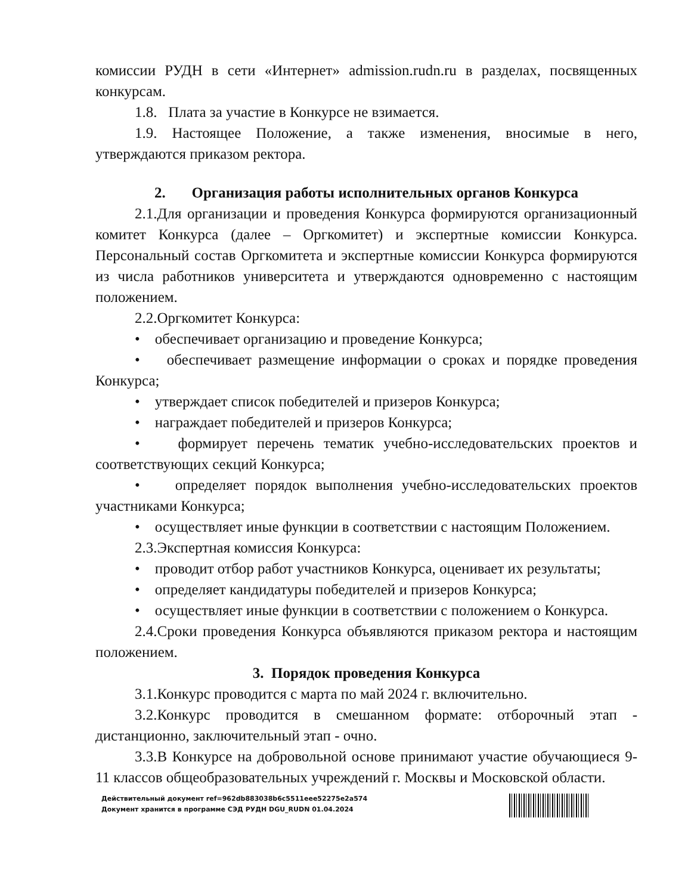комиссии РУДН в сети «Интернет» admission.rudn.ru в разделах, посвященных конкурсам.
1.8. Плата за участие в Конкурсе не взимается.
1.9. Настоящее Положение, а также изменения, вносимые в него, утверждаются приказом ректора.
2. Организация работы исполнительных органов Конкурса
2.1.Для организации и проведения Конкурса формируются организационный комитет Конкурса (далее – Оргкомитет) и экспертные комиссии Конкурса. Персональный состав Оргкомитета и экспертные комиссии Конкурса формируются из числа работников университета и утверждаются одновременно с настоящим положением.
2.2.Оргкомитет Конкурса:
• обеспечивает организацию и проведение Конкурса;
• обеспечивает размещение информации о сроках и порядке проведения Конкурса;
• утверждает список победителей и призеров Конкурса;
• награждает победителей и призеров Конкурса;
• формирует перечень тематик учебно-исследовательских проектов и соответствующих секций Конкурса;
• определяет порядок выполнения учебно-исследовательских проектов участниками Конкурса;
• осуществляет иные функции в соответствии с настоящим Положением.
2.3.Экспертная комиссия Конкурса:
• проводит отбор работ участников Конкурса, оценивает их результаты;
• определяет кандидатуры победителей и призеров Конкурса;
• осуществляет иные функции в соответствии с положением о Конкурса.
2.4.Сроки проведения Конкурса объявляются приказом ректора и настоящим положением.
3. Порядок проведения Конкурса
3.1.Конкурс проводится с марта по май 2024 г. включительно.
3.2.Конкурс проводится в смешанном формате: отборочный этап - дистанционно, заключительный этап - очно.
3.3.В Конкурсе на добровольной основе принимают участие обучающиеся 9-11 классов общеобразовательных учреждений г. Москвы и Московской области.
Действительный документ ref=962db883038b6c5511eee52275e2a574
Документ хранится в программе СЭД РУДН DGU_RUDN 01.04.2024